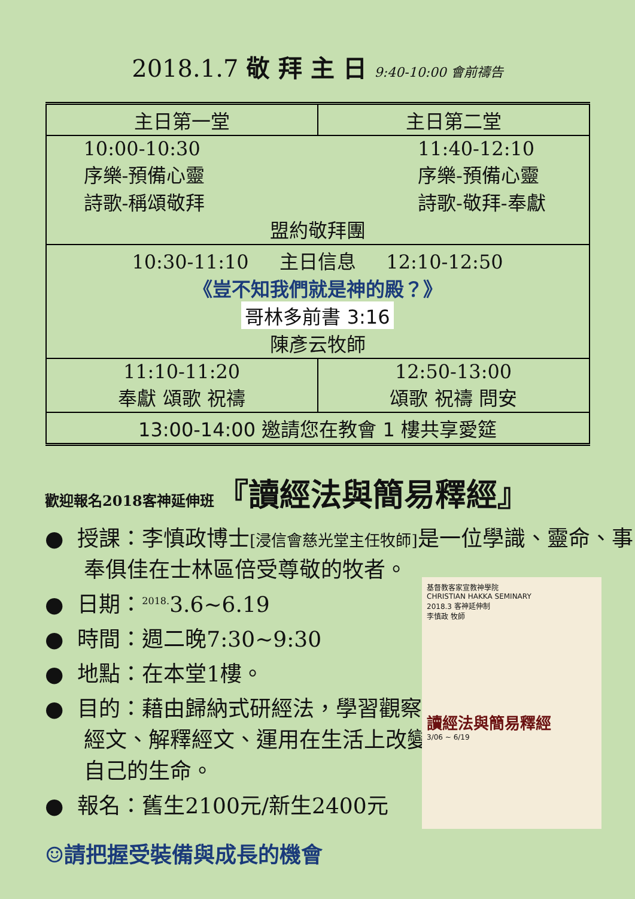2018.1.7 敬 拜 主 日 9:40-10:00 會前禱告
| 主日第一堂 | 主日第二堂 |
| --- | --- |
| 10:00-10:30 序樂-預備心靈 詩歌-稱頌敬拜 11:40-12:10 序樂-預備心靈 詩歌-敬拜-奉獻 盟約敬拜團 | |
| 10:30-11:10 主日信息 12:10-12:50 《豈不知我們就是神的殿？》 哥林多前書 3:16 陳彥云牧師 | |
| 11:10-11:20 奉獻 頌歌 祝禱 | 12:50-13:00 頌歌 祝禱 問安 |
| 13:00-14:00 邀請您在教會 1 樓共享愛筵 | |
歡迎報名2018客神延伸班 『讀經法與簡易釋經』
● 授課：李慎政博士[浸信會慈光堂主任牧師] 是一位學識、靈命、事奉俱佳在士林區倍受尊敬的牧者。
● 日期：<sup>2018.</sup>3.6~6.19
● 時間：週二晚7:30~9:30
● 地點：在本堂1樓。
● 目的：藉由歸納式研經法，學習觀察經文、解釋經文、運用在生活上改變自己的生命。
● 報名：舊生2100元/新生2400元
☺請把握受裝備與成長的機會
基督教客家宣教神學院
CHRISTIAN HAKKA SEMINARY
2018.3 客神延伸制
李慎政 牧師
讀經法與簡易釋經
3/06 ~ 6/19